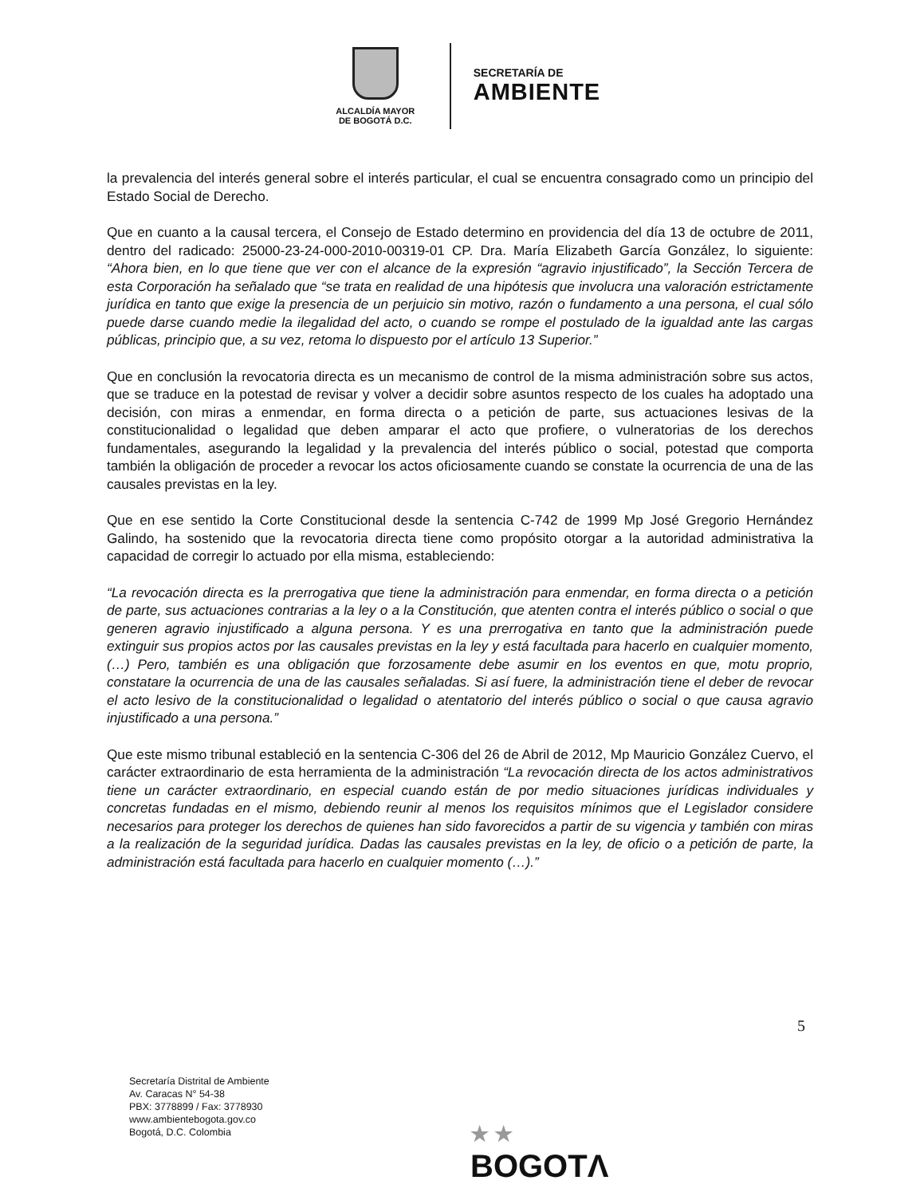ALCALDÍA MAYOR
DE BOGOTÁ D.C.
SECRETARÍA DE
AMBIENTE
la prevalencia del interés general sobre el interés particular, el cual se encuentra consagrado como un principio del Estado Social de Derecho.
Que en cuanto a la causal tercera, el Consejo de Estado determino en providencia del día 13 de octubre de 2011, dentro del radicado: 25000-23-24-000-2010-00319-01 CP. Dra. María Elizabeth García González, lo siguiente: “Ahora bien, en lo que tiene que ver con el alcance de la expresión “agravio injustificado”, la Sección Tercera de esta Corporación ha señalado que “se trata en realidad de una hipótesis que involucra una valoración estrictamente jurídica en tanto que exige la presencia de un perjuicio sin motivo, razón o fundamento a una persona, el cual sólo puede darse cuando medie la ilegalidad del acto, o cuando se rompe el postulado de la igualdad ante las cargas públicas, principio que, a su vez, retoma lo dispuesto por el artículo 13 Superior.”
Que en conclusión la revocatoria directa es un mecanismo de control de la misma administración sobre sus actos, que se traduce en la potestad de revisar y volver a decidir sobre asuntos respecto de los cuales ha adoptado una decisión, con miras a enmendar, en forma directa o a petición de parte, sus actuaciones lesivas de la constitucionalidad o legalidad que deben amparar el acto que profiere, o vulneratorias de los derechos fundamentales, asegurando la legalidad y la prevalencia del interés público o social, potestad que comporta también la obligación de proceder a revocar los actos oficiosamente cuando se constate la ocurrencia de una de las causales previstas en la ley.
Que en ese sentido la Corte Constitucional desde la sentencia C-742 de 1999 Mp José Gregorio Hernández Galindo, ha sostenido que la revocatoria directa tiene como propósito otorgar a la autoridad administrativa la capacidad de corregir lo actuado por ella misma, estableciendo:
“La revocación directa es la prerrogativa que tiene la administración para enmendar, en forma directa o a petición de parte, sus actuaciones contrarias a la ley o a la Constitución, que atenten contra el interés público o social o que generen agravio injustificado a alguna persona. Y es una prerrogativa en tanto que la administración puede extinguir sus propios actos por las causales previstas en la ley y está facultada para hacerlo en cualquier momento, (…) Pero, también es una obligación que forzosamente debe asumir en los eventos en que, motu proprio, constatare la ocurrencia de una de las causales señaladas. Si así fuere, la administración tiene el deber de revocar el acto lesivo de la constitucionalidad o legalidad o atentatorio del interés público o social o que causa agravio injustificado a una persona.”
Que este mismo tribunal estableció en la sentencia C-306 del 26 de Abril de 2012, Mp Mauricio González Cuervo, el carácter extraordinario de esta herramienta de la administración “La revocación directa de los actos administrativos tiene un carácter extraordinario, en especial cuando están de por medio situaciones jurídicas individuales y concretas fundadas en el mismo, debiendo reunir al menos los requisitos mínimos que el Legislador considere necesarios para proteger los derechos de quienes han sido favorecidos a partir de su vigencia y también con miras a la realización de la seguridad jurídica. Dadas las causales previstas en la ley, de oficio o a petición de parte, la administración está facultada para hacerlo en cualquier momento (…).”
5
Secretaría Distrital de Ambiente
Av. Caracas N° 54-38
PBX: 3778899 / Fax: 3778930
www.ambientebogota.gov.co
Bogotá, D.C. Colombia
★ ★
BOGOTΛ